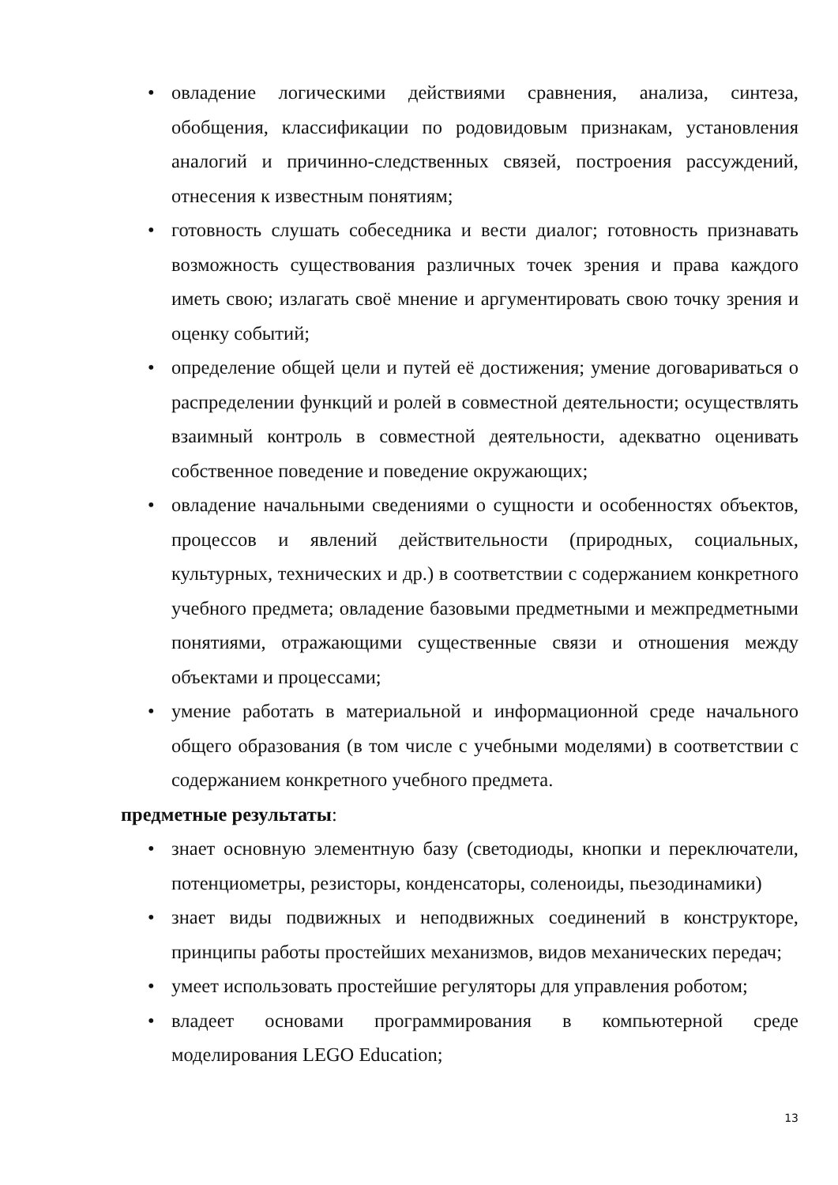• овладение логическими действиями сравнения, анализа, синтеза, обобщения, классификации по родовидовым признакам, установления аналогий и причинно-следственных связей, построения рассуждений, отнесения к известным понятиям;
• готовность слушать собеседника и вести диалог; готовность признавать возможность существования различных точек зрения и права каждого иметь свою; излагать своё мнение и аргументировать свою точку зрения и оценку событий;
• определение общей цели и путей её достижения; умение договариваться о распределении функций и ролей в совместной деятельности; осуществлять взаимный контроль в совместной деятельности, адекватно оценивать собственное поведение и поведение окружающих;
• овладение начальными сведениями о сущности и особенностях объектов, процессов и явлений действительности (природных, социальных, культурных, технических и др.) в соответствии с содержанием конкретного учебного предмета; овладение базовыми предметными и межпредметными понятиями, отражающими существенные связи и отношения между объектами и процессами;
• умение работать в материальной и информационной среде начального общего образования (в том числе с учебными моделями) в соответствии с содержанием конкретного учебного предмета.
предметные результаты:
• знает основную элементную базу (светодиоды, кнопки и переключатели, потенциометры, резисторы, конденсаторы, соленоиды, пьезодинамики)
• знает виды подвижных и неподвижных соединений в конструкторе, принципы работы простейших механизмов, видов механических передач;
• умеет использовать простейшие регуляторы для управления роботом;
• владеет основами программирования в компьютерной среде моделирования LEGO Education;
13